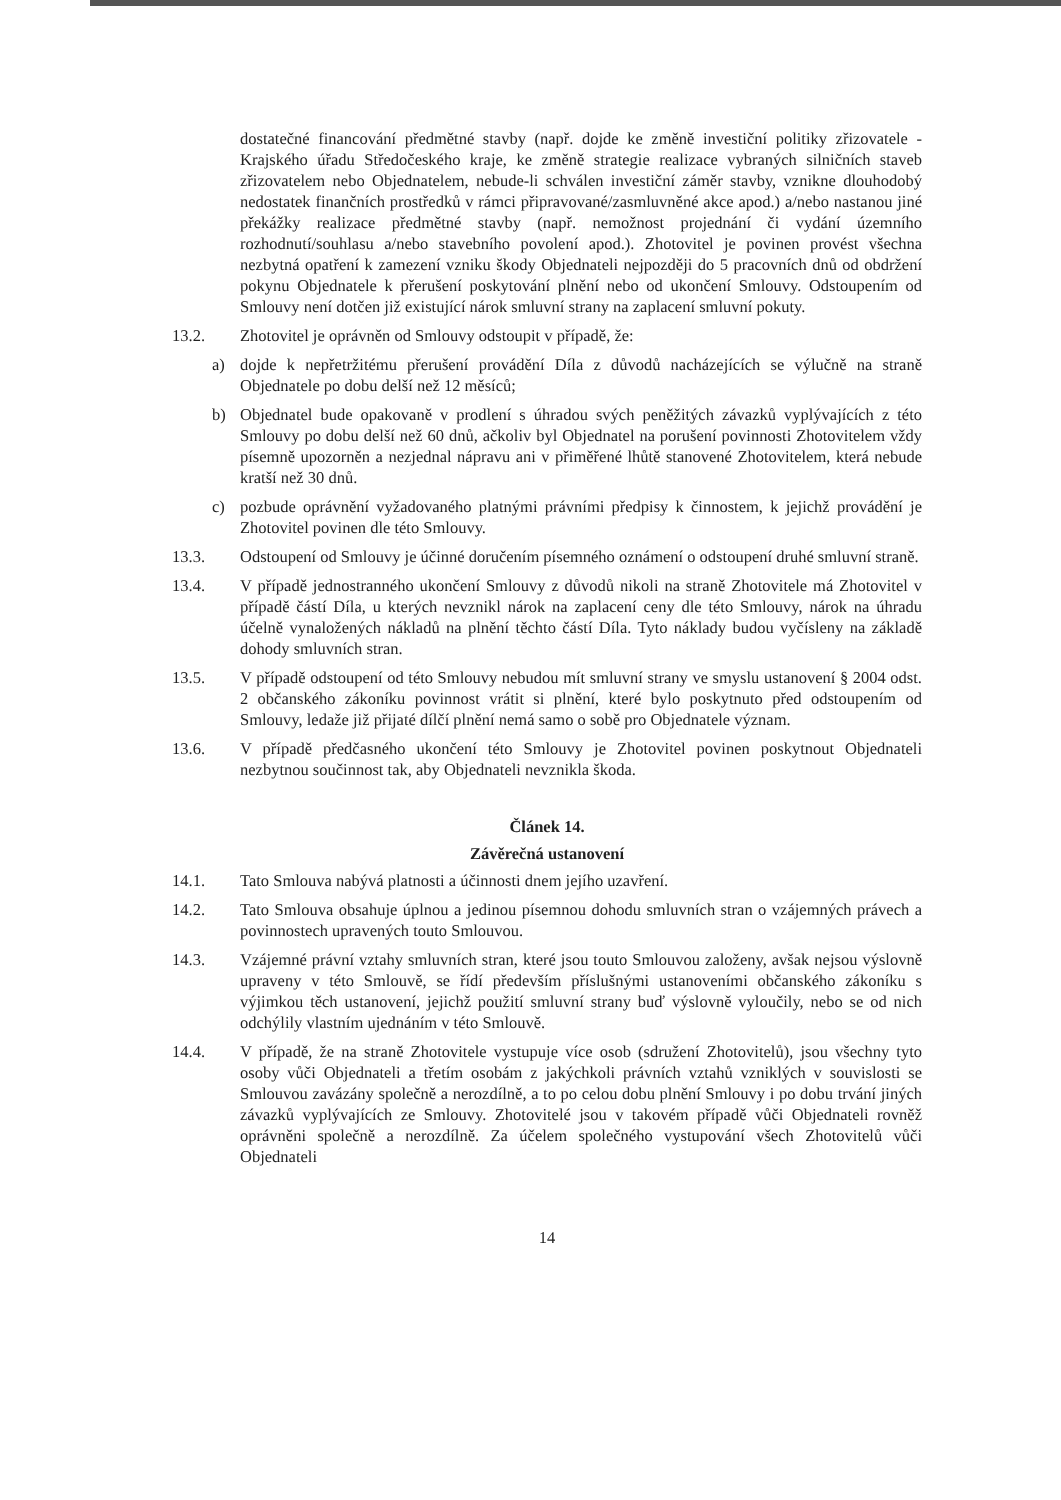dostatečné financování předmětné stavby (např. dojde ke změně investiční politiky zřizovatele - Krajského úřadu Středočeského kraje, ke změně strategie realizace vybraných silničních staveb zřizovatelem nebo Objednatelem, nebude-li schválen investiční záměr stavby, vznikne dlouhodobý nedostatek finančních prostředků v rámci připravované/zasmluvněné akce apod.) a/nebo nastanou jiné překážky realizace předmětné stavby (např. nemožnost projednání či vydání územního rozhodnutí/souhlasu a/nebo stavebního povolení apod.). Zhotovitel je povinen provést všechna nezbytná opatření k zamezení vzniku škody Objednateli nejpozději do 5 pracovních dnů od obdržení pokynu Objednatele k přerušení poskytování plnění nebo od ukončení Smlouvy. Odstoupením od Smlouvy není dotčen již existující nárok smluvní strany na zaplacení smluvní pokuty.
13.2. Zhotovitel je oprávněn od Smlouvy odstoupit v případě, že:
a) dojde k nepřetržitému přerušení provádění Díla z důvodů nacházejících se výlučně na straně Objednatele po dobu delší než 12 měsíců;
b) Objednatel bude opakovaně v prodlení s úhradou svých peněžitých závazků vyplývajících z této Smlouvy po dobu delší než 60 dnů, ačkoliv byl Objednatel na porušení povinnosti Zhotovitelem vždy písemně upozorněn a nezjednal nápravu ani v přiměřené lhůtě stanovené Zhotovitelem, která nebude kratší než 30 dnů.
c) pozbude oprávnění vyžadovaného platnými právními předpisy k činnostem, k jejichž provádění je Zhotovitel povinen dle této Smlouvy.
13.3. Odstoupení od Smlouvy je účinné doručením písemného oznámení o odstoupení druhé smluvní straně.
13.4. V případě jednostranného ukončení Smlouvy z důvodů nikoli na straně Zhotovitele má Zhotovitel v případě částí Díla, u kterých nevznikl nárok na zaplacení ceny dle této Smlouvy, nárok na úhradu účelně vynaložených nákladů na plnění těchto částí Díla. Tyto náklady budou vyčísleny na základě dohody smluvních stran.
13.5. V případě odstoupení od této Smlouvy nebudou mít smluvní strany ve smyslu ustanovení § 2004 odst. 2 občanského zákoníku povinnost vrátit si plnění, které bylo poskytnuto před odstoupením od Smlouvy, ledaže již přijaté dílčí plnění nemá samo o sobě pro Objednatele význam.
13.6. V případě předčasného ukončení této Smlouvy je Zhotovitel povinen poskytnout Objednateli nezbytnou součinnost tak, aby Objednateli nevznikla škoda.
Článek 14.
Závěrečná ustanovení
14.1. Tato Smlouva nabývá platnosti a účinnosti dnem jejího uzavření.
14.2. Tato Smlouva obsahuje úplnou a jedinou písemnou dohodu smluvních stran o vzájemných právech a povinnostech upravených touto Smlouvou.
14.3. Vzájemné právní vztahy smluvních stran, které jsou touto Smlouvou založeny, avšak nejsou výslovně upraveny v této Smlouvě, se řídí především příslušnými ustanoveními občanského zákoníku s výjimkou těch ustanovení, jejichž použití smluvní strany buď výslovně vyloučily, nebo se od nich odchýlily vlastním ujednáním v této Smlouvě.
14.4. V případě, že na straně Zhotovitele vystupuje více osob (sdružení Zhotovitelů), jsou všechny tyto osoby vůči Objednateli a třetím osobám z jakýchkoli právních vztahů vzniklých v souvislosti se Smlouvou zavázány společně a nerozdílně, a to po celou dobu plnění Smlouvy i po dobu trvání jiných závazků vyplývajících ze Smlouvy. Zhotovitelé jsou v takovém případě vůči Objednateli rovněž oprávněni společně a nerozdílně. Za účelem společného vystupování všech Zhotovitelů vůči Objednateli
14